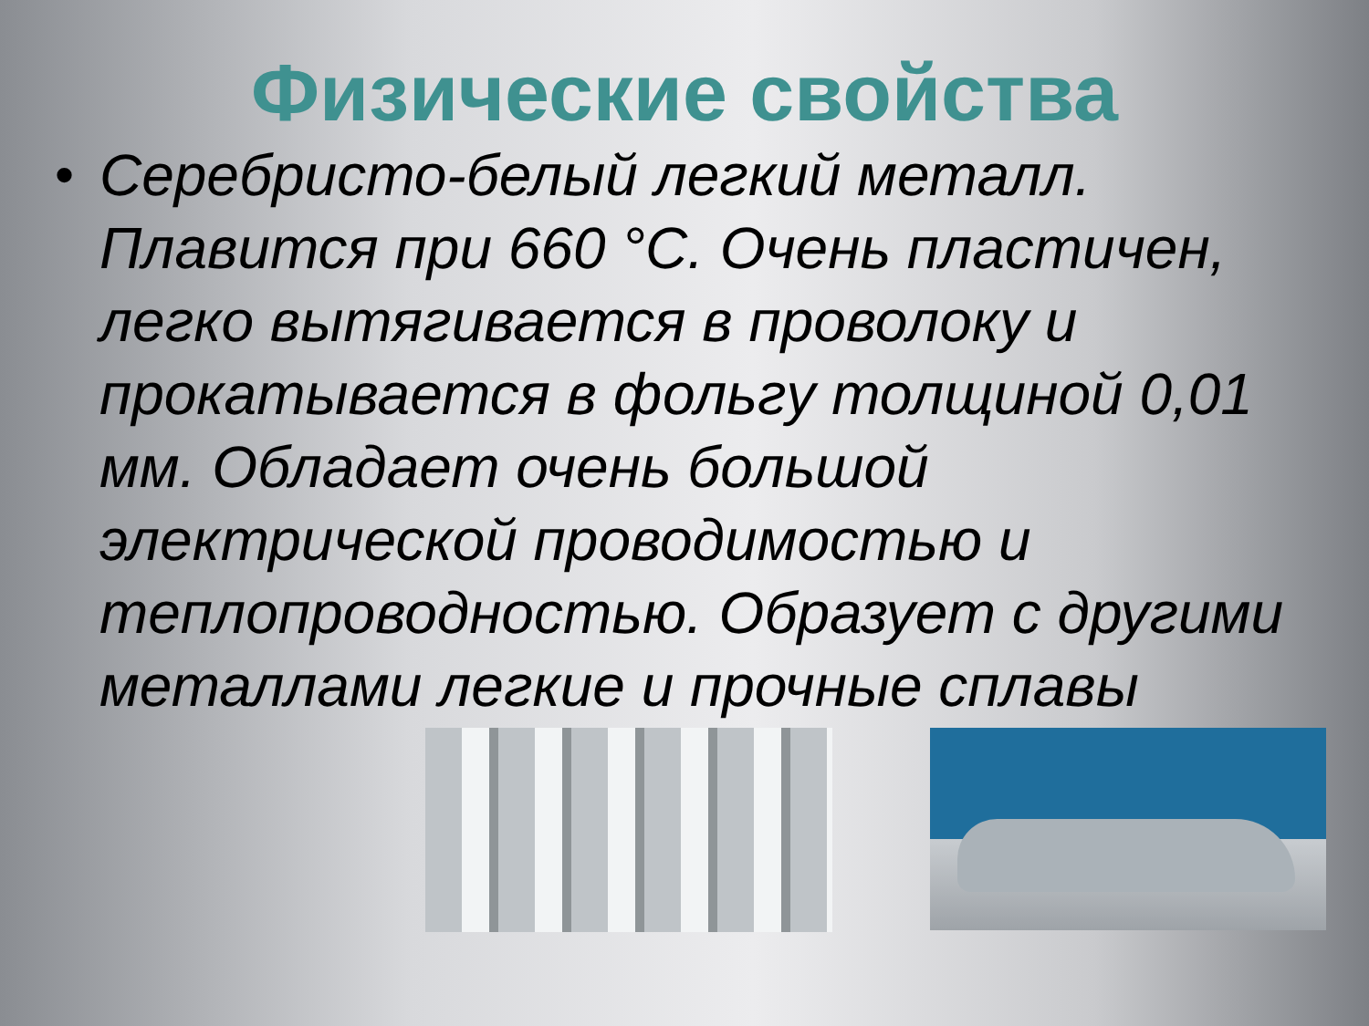Физические свойства
• Серебристо-белый легкий металл. Плавится при 660 °С. Очень пластичен, легко вытягивается в проволоку и прокатывается в фольгу толщиной 0,01 мм. Обладает очень большой электрической проводимостью и теплопроводностью. Образует с другими металлами легкие и прочные сплавы